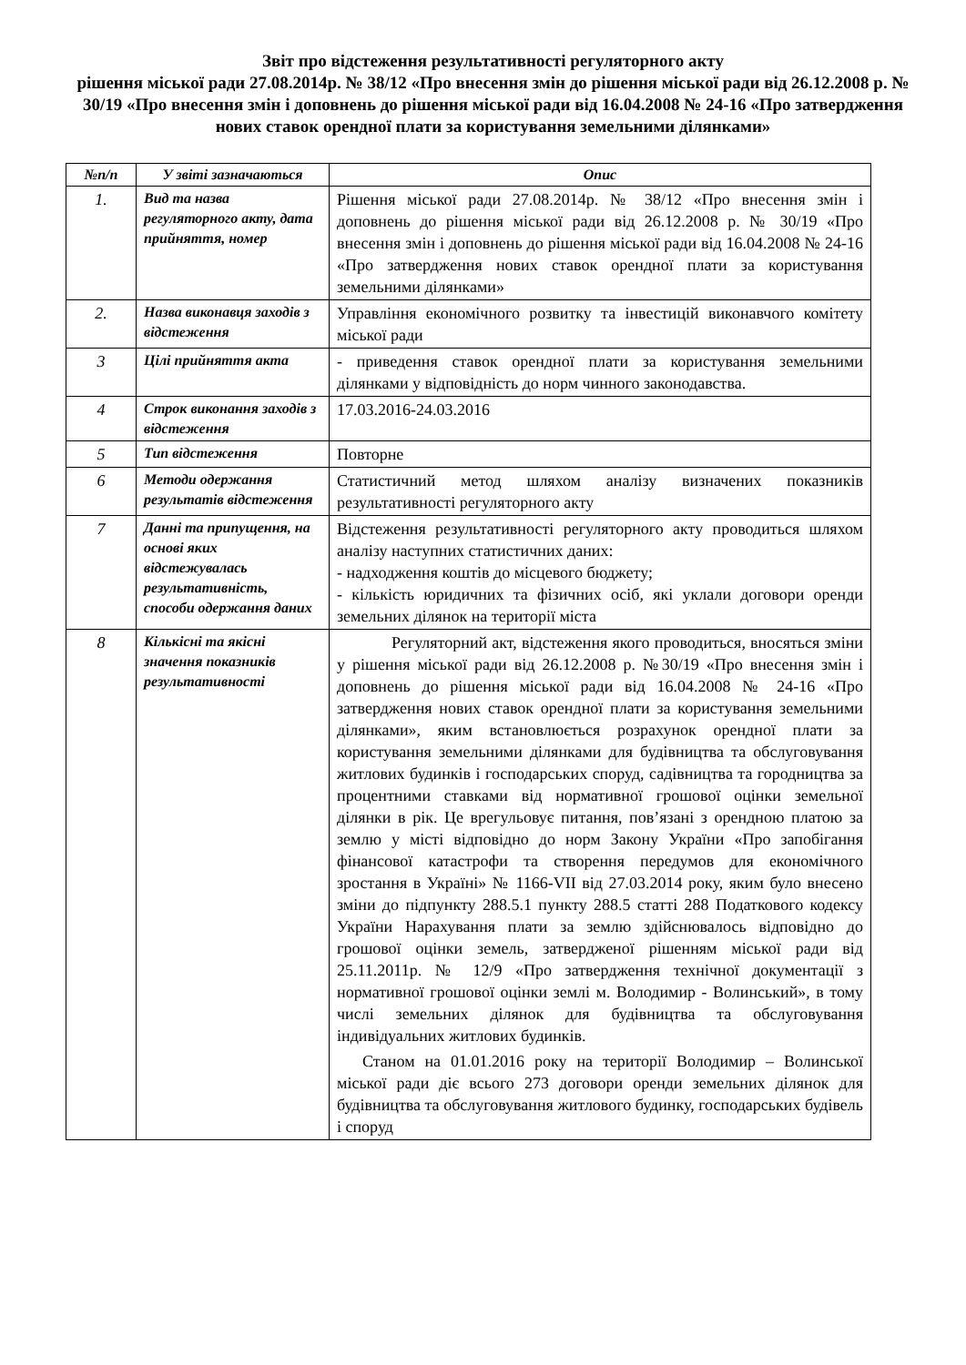Звіт про відстеження результативності регуляторного акту
рішення міської ради 27.08.2014р. № 38/12 «Про внесення змін до рішення міської ради від 26.12.2008 р. № 30/19 «Про внесення змін і доповнень до рішення міської ради від 16.04.2008 № 24-16 «Про затвердження нових ставок орендної плати за користування земельними ділянками»
| №п/п | У звіті зазначаються | Опис |
| --- | --- | --- |
| 1. | Вид та назва регуляторного акту, дата прийняття, номер | Рішення міської ради 27.08.2014р. № 38/12 «Про внесення змін і доповнень до рішення міської ради від 26.12.2008 р. № 30/19 «Про внесення змін і доповнень до рішення міської ради від 16.04.2008 № 24-16 «Про затвердження нових ставок орендної плати за користування земельними ділянками» |
| 2. | Назва виконавця заходів з відстеження | Управління економічного розвитку та інвестицій виконавчого комітету міської ради |
| 3 | Цілі прийняття акта | - приведення ставок орендної плати за користування земельними ділянками у відповідність до норм чинного законодавства. |
| 4 | Строк виконання заходів з відстеження | 17.03.2016-24.03.2016 |
| 5 | Тип відстеження | Повторне |
| 6 | Методи одержання результатів відстеження | Статистичний метод шляхом аналізу визначених показників результативності регуляторного акту |
| 7 | Данні та припущення, на основі яких відстежувалась результативність, способи одержання даних | Відстеження результативності регуляторного акту проводиться шляхом аналізу наступних статистичних даних: - надходження коштів до місцевого бюджету; - кількість юридичних та фізичних осіб, які уклали договори оренди земельних ділянок на території міста |
| 8 | Кількісні та якісні значення показників результативності | Регуляторний акт, відстеження якого проводиться, вносяться зміни у рішення міської ради від 26.12.2008 р. №30/19 «Про внесення змін і доповнень до рішення міської ради від 16.04.2008 № 24-16 «Про затвердження нових ставок орендної плати за користування земельними ділянками», яким встановлюється розрахунок орендної плати за користування земельними ділянками для будівництва та обслуговування житлових будинків і господарських споруд, садівництва та городництва за процентними ставками від нормативної грошової оцінки земельної ділянки в рік. Це врегульовує питання, пов’язані з орендною платою за землю у місті відповідно до норм Закону України «Про запобігання фінансової катастрофи та створення передумов для економічного зростання в Україні» № 1166-VII від 27.03.2014 року, яким було внесено зміни до підпункту 288.5.1 пункту 288.5 статті 288 Податкового кодексу України Нарахування плати за землю здійснювалось відповідно до грошової оцінки земель, затвердженої рішенням міської ради від 25.11.2011р. № 12/9 «Про затвердження технічної документації з нормативної грошової оцінки землі м. Володимир - Волинський», в тому числі земельних ділянок для будівництва та обслуговування індивідуальних житлових будинків. Станом на 01.01.2016 року на території Володимир – Волинської міської ради діє всього 273 договори оренди земельних ділянок для будівництва та обслуговування житлового будинку, господарських будівель і споруд |